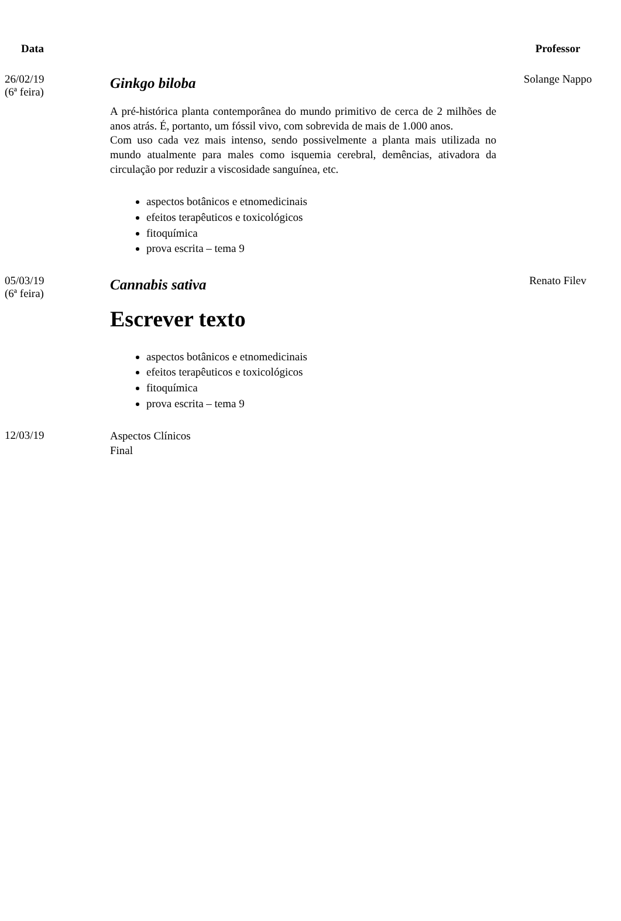| Data | | Professor |
| --- | --- | --- |
| 26/02/19 (6ª feira) | Ginkgo biloba A pré-histórica planta contemporânea do mundo primitivo de cerca de 2 milhões de anos atrás. É, portanto, um fóssil vivo, com sobrevida de mais de 1.000 anos. Com uso cada vez mais intenso, sendo possivelmente a planta mais utilizada no mundo atualmente para males como isquemia cerebral, demências, ativadora da circulação por reduzir a viscosidade sanguínea, etc. aspectos botânicos e etnomedicinais efeitos terapêuticos e toxicológicos fitoquímica prova escrita – tema 9 | Solange Nappo |
| 05/03/19 (6ª feira) | Cannabis sativa Escrever texto aspectos botânicos e etnomedicinais efeitos terapêuticos e toxicológicos fitoquímica prova escrita – tema 9 | Renato Filev |
| 12/03/19 | Aspectos Clínicos Final | |